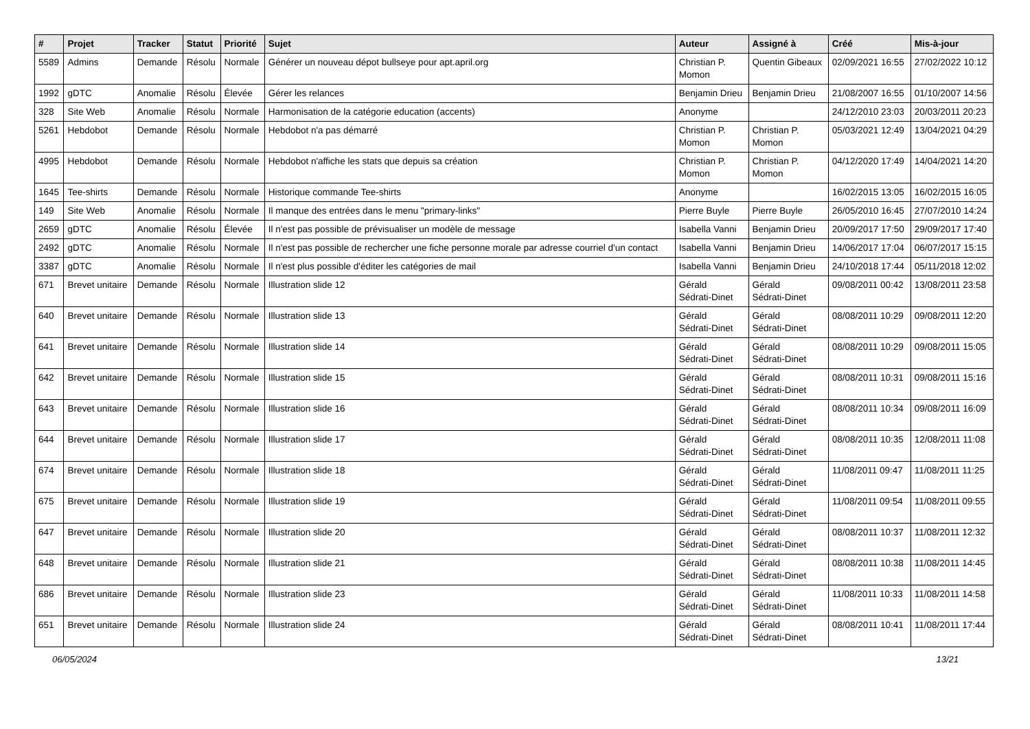| # | Projet | Tracker | Statut | Priorité | Sujet | Auteur | Assigné à | Créé | Mis-à-jour |
| --- | --- | --- | --- | --- | --- | --- | --- | --- | --- |
| 5589 | Admins | Demande | Résolu | Normale | Générer un nouveau dépot bullseye pour apt.april.org | Christian P. Momon | Quentin Gibeaux | 02/09/2021 16:55 | 27/02/2022 10:12 |
| 1992 | gDTC | Anomalie | Résolu | Élevée | Gérer les relances | Benjamin Drieu | Benjamin Drieu | 21/08/2007 16:55 | 01/10/2007 14:56 |
| 328 | Site Web | Anomalie | Résolu | Normale | Harmonisation de la catégorie education (accents) | Anonyme | | 24/12/2010 23:03 | 20/03/2011 20:23 |
| 5261 | Hebdobot | Demande | Résolu | Normale | Hebdobot n'a pas démarré | Christian P. Momon | Christian P. Momon | 05/03/2021 12:49 | 13/04/2021 04:29 |
| 4995 | Hebdobot | Demande | Résolu | Normale | Hebdobot n'affiche les stats que depuis sa création | Christian P. Momon | Christian P. Momon | 04/12/2020 17:49 | 14/04/2021 14:20 |
| 1645 | Tee-shirts | Demande | Résolu | Normale | Historique commande Tee-shirts | Anonyme | | 16/02/2015 13:05 | 16/02/2015 16:05 |
| 149 | Site Web | Anomalie | Résolu | Normale | Il manque des entrées dans le menu "primary-links" | Pierre Buyle | Pierre Buyle | 26/05/2010 16:45 | 27/07/2010 14:24 |
| 2659 | gDTC | Anomalie | Résolu | Élevée | Il n'est pas possible de prévisualiser un modèle de message | Isabella Vanni | Benjamin Drieu | 20/09/2017 17:50 | 29/09/2017 17:40 |
| 2492 | gDTC | Anomalie | Résolu | Normale | Il n'est pas possible de rechercher une fiche personne morale par adresse courriel d'un contact | Isabella Vanni | Benjamin Drieu | 14/06/2017 17:04 | 06/07/2017 15:15 |
| 3387 | gDTC | Anomalie | Résolu | Normale | Il n'est plus possible d'éditer les catégories de mail | Isabella Vanni | Benjamin Drieu | 24/10/2018 17:44 | 05/11/2018 12:02 |
| 671 | Brevet unitaire | Demande | Résolu | Normale | Illustration slide 12 | Gérald Sédrati-Dinet | Gérald Sédrati-Dinet | 09/08/2011 00:42 | 13/08/2011 23:58 |
| 640 | Brevet unitaire | Demande | Résolu | Normale | Illustration slide 13 | Gérald Sédrati-Dinet | Gérald Sédrati-Dinet | 08/08/2011 10:29 | 09/08/2011 12:20 |
| 641 | Brevet unitaire | Demande | Résolu | Normale | Illustration slide 14 | Gérald Sédrati-Dinet | Gérald Sédrati-Dinet | 08/08/2011 10:29 | 09/08/2011 15:05 |
| 642 | Brevet unitaire | Demande | Résolu | Normale | Illustration slide 15 | Gérald Sédrati-Dinet | Gérald Sédrati-Dinet | 08/08/2011 10:31 | 09/08/2011 15:16 |
| 643 | Brevet unitaire | Demande | Résolu | Normale | Illustration slide 16 | Gérald Sédrati-Dinet | Gérald Sédrati-Dinet | 08/08/2011 10:34 | 09/08/2011 16:09 |
| 644 | Brevet unitaire | Demande | Résolu | Normale | Illustration slide 17 | Gérald Sédrati-Dinet | Gérald Sédrati-Dinet | 08/08/2011 10:35 | 12/08/2011 11:08 |
| 674 | Brevet unitaire | Demande | Résolu | Normale | Illustration slide 18 | Gérald Sédrati-Dinet | Gérald Sédrati-Dinet | 11/08/2011 09:47 | 11/08/2011 11:25 |
| 675 | Brevet unitaire | Demande | Résolu | Normale | Illustration slide 19 | Gérald Sédrati-Dinet | Gérald Sédrati-Dinet | 11/08/2011 09:54 | 11/08/2011 09:55 |
| 647 | Brevet unitaire | Demande | Résolu | Normale | Illustration slide 20 | Gérald Sédrati-Dinet | Gérald Sédrati-Dinet | 08/08/2011 10:37 | 11/08/2011 12:32 |
| 648 | Brevet unitaire | Demande | Résolu | Normale | Illustration slide 21 | Gérald Sédrati-Dinet | Gérald Sédrati-Dinet | 08/08/2011 10:38 | 11/08/2011 14:45 |
| 686 | Brevet unitaire | Demande | Résolu | Normale | Illustration slide 23 | Gérald Sédrati-Dinet | Gérald Sédrati-Dinet | 11/08/2011 10:33 | 11/08/2011 14:58 |
| 651 | Brevet unitaire | Demande | Résolu | Normale | Illustration slide 24 | Gérald Sédrati-Dinet | Gérald Sédrati-Dinet | 08/08/2011 10:41 | 11/08/2011 17:44 |
06/05/2024 13/21